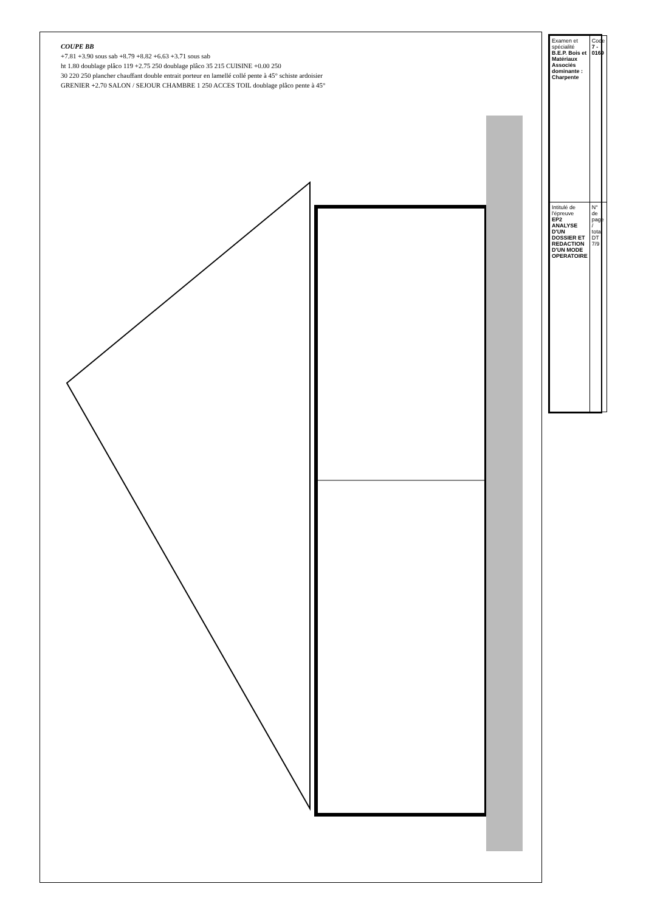COUPE BB
+7.81 +3.90 sous sab +8.79 +8.82 +6.63 +3.71 sous sab
ht 1.80 doublage plâco 119 +2.75 250 doublage plâco 35 215 CUISINE +0.00 250
30 220 250 plancher chauffant double entrait porteur en lamellé collé pente à 45° schiste ardoisier
GRENIER +2.70 SALON / SEJOUR CHAMBRE 1 250 ACCES TOIL doublage plâco pente à 45°
| Examen et spécialité B.E.P. Bois et Matériaux Associés dominante : Charpente | Code 7 - 0169 |
| Intitulé de l'épreuve EP2 ANALYSE D'UN DOSSIER ET REDACTION D'UN MODE OPERATOIRE | N° de page / total DT 7/9 |